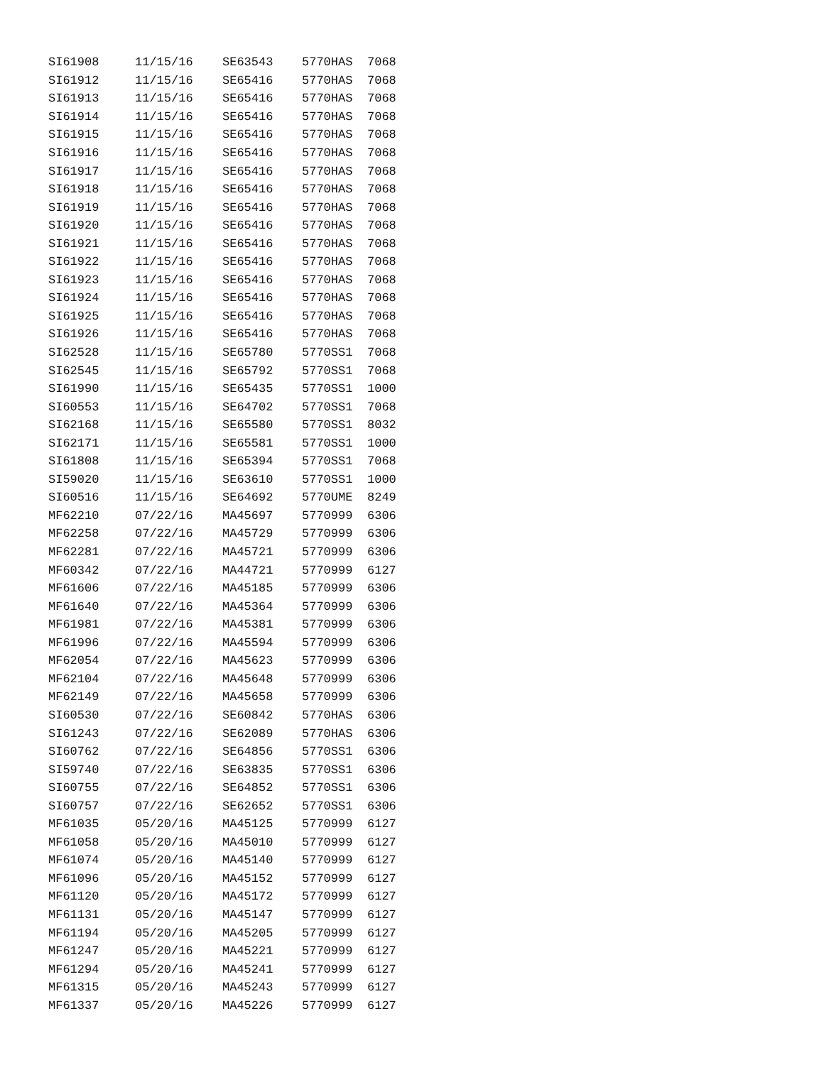| SI61908 | 11/15/16 | SE63543 | 5770HAS | 7068 |
| SI61912 | 11/15/16 | SE65416 | 5770HAS | 7068 |
| SI61913 | 11/15/16 | SE65416 | 5770HAS | 7068 |
| SI61914 | 11/15/16 | SE65416 | 5770HAS | 7068 |
| SI61915 | 11/15/16 | SE65416 | 5770HAS | 7068 |
| SI61916 | 11/15/16 | SE65416 | 5770HAS | 7068 |
| SI61917 | 11/15/16 | SE65416 | 5770HAS | 7068 |
| SI61918 | 11/15/16 | SE65416 | 5770HAS | 7068 |
| SI61919 | 11/15/16 | SE65416 | 5770HAS | 7068 |
| SI61920 | 11/15/16 | SE65416 | 5770HAS | 7068 |
| SI61921 | 11/15/16 | SE65416 | 5770HAS | 7068 |
| SI61922 | 11/15/16 | SE65416 | 5770HAS | 7068 |
| SI61923 | 11/15/16 | SE65416 | 5770HAS | 7068 |
| SI61924 | 11/15/16 | SE65416 | 5770HAS | 7068 |
| SI61925 | 11/15/16 | SE65416 | 5770HAS | 7068 |
| SI61926 | 11/15/16 | SE65416 | 5770HAS | 7068 |
| SI62528 | 11/15/16 | SE65780 | 5770SS1 | 7068 |
| SI62545 | 11/15/16 | SE65792 | 5770SS1 | 7068 |
| SI61990 | 11/15/16 | SE65435 | 5770SS1 | 1000 |
| SI60553 | 11/15/16 | SE64702 | 5770SS1 | 7068 |
| SI62168 | 11/15/16 | SE65580 | 5770SS1 | 8032 |
| SI62171 | 11/15/16 | SE65581 | 5770SS1 | 1000 |
| SI61808 | 11/15/16 | SE65394 | 5770SS1 | 7068 |
| SI59020 | 11/15/16 | SE63610 | 5770SS1 | 1000 |
| SI60516 | 11/15/16 | SE64692 | 5770UME | 8249 |
| MF62210 | 07/22/16 | MA45697 | 5770999 | 6306 |
| MF62258 | 07/22/16 | MA45729 | 5770999 | 6306 |
| MF62281 | 07/22/16 | MA45721 | 5770999 | 6306 |
| MF60342 | 07/22/16 | MA44721 | 5770999 | 6127 |
| MF61606 | 07/22/16 | MA45185 | 5770999 | 6306 |
| MF61640 | 07/22/16 | MA45364 | 5770999 | 6306 |
| MF61981 | 07/22/16 | MA45381 | 5770999 | 6306 |
| MF61996 | 07/22/16 | MA45594 | 5770999 | 6306 |
| MF62054 | 07/22/16 | MA45623 | 5770999 | 6306 |
| MF62104 | 07/22/16 | MA45648 | 5770999 | 6306 |
| MF62149 | 07/22/16 | MA45658 | 5770999 | 6306 |
| SI60530 | 07/22/16 | SE60842 | 5770HAS | 6306 |
| SI61243 | 07/22/16 | SE62089 | 5770HAS | 6306 |
| SI60762 | 07/22/16 | SE64856 | 5770SS1 | 6306 |
| SI59740 | 07/22/16 | SE63835 | 5770SS1 | 6306 |
| SI60755 | 07/22/16 | SE64852 | 5770SS1 | 6306 |
| SI60757 | 07/22/16 | SE62652 | 5770SS1 | 6306 |
| MF61035 | 05/20/16 | MA45125 | 5770999 | 6127 |
| MF61058 | 05/20/16 | MA45010 | 5770999 | 6127 |
| MF61074 | 05/20/16 | MA45140 | 5770999 | 6127 |
| MF61096 | 05/20/16 | MA45152 | 5770999 | 6127 |
| MF61120 | 05/20/16 | MA45172 | 5770999 | 6127 |
| MF61131 | 05/20/16 | MA45147 | 5770999 | 6127 |
| MF61194 | 05/20/16 | MA45205 | 5770999 | 6127 |
| MF61247 | 05/20/16 | MA45221 | 5770999 | 6127 |
| MF61294 | 05/20/16 | MA45241 | 5770999 | 6127 |
| MF61315 | 05/20/16 | MA45243 | 5770999 | 6127 |
| MF61337 | 05/20/16 | MA45226 | 5770999 | 6127 |